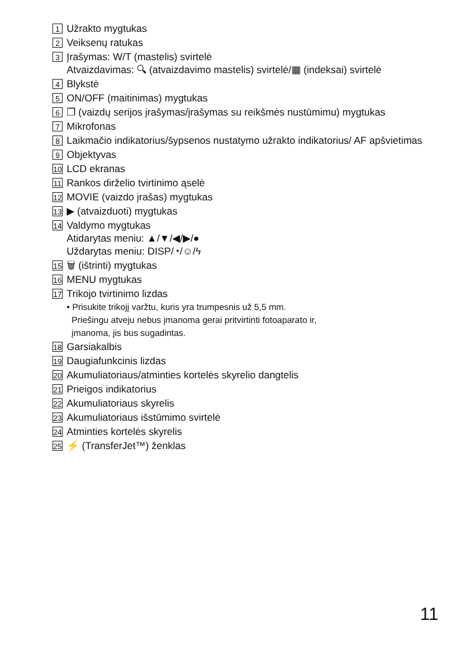1 Užrakto mygtukas
2 Veiksenų ratukas
3 Įrašymas: W/T (mastelis) svirtelė
Atvaizdavimas: 🔍︎ (atvaizdavimo mastelis) svirtelė/▦ (indeksai) svirtelė
4 Blykstė
5 ON/OFF (maitinimas) mygtukas
6 ❐ (vaizdų serijos įrašymas/įrašymas su reikšmės nustūmimu) mygtukas
7 Mikrofonas
8 Laikmačio indikatorius/šypsenos nustatymo užrakto indikatorius/ AF apšvietimas
9 Objektyvas
10 LCD ekranas
11 Rankos dirželio tvirtinimo ąselė
12 MOVIE (vaizdo įrašas) mygtukas
13 ▶ (atvaizduoti) mygtukas
14 Valdymo mygtukas
Atidarytas meniu: ▲/▼/◀/▶/●
Uždarytas meniu: DISP/◔/☺/ϟ
15 🗑 (ištrinti) mygtukas
16 MENU mygtukas
17 Trikojo tvirtinimo lizdas
• Prisukite trikojį varžtu, kuris yra trumpesnis už 5,5 mm.
Priešingu atveju nebus įmanoma gerai pritvirtinti fotoaparato ir,
įmanoma, jis bus sugadintas.
18 Garsiakalbis
19 Daugiafunkcinis lizdas
20 Akumuliatoriaus/atminties kortelės skyrelio dangtelis
21 Prieigos indikatorius
22 Akumuliatoriaus skyrelis
23 Akumuliatoriaus išstūmimo svirtelė
24 Atminties kortelės skyrelis
25 ⚡ (TransferJet™) ženklas
11